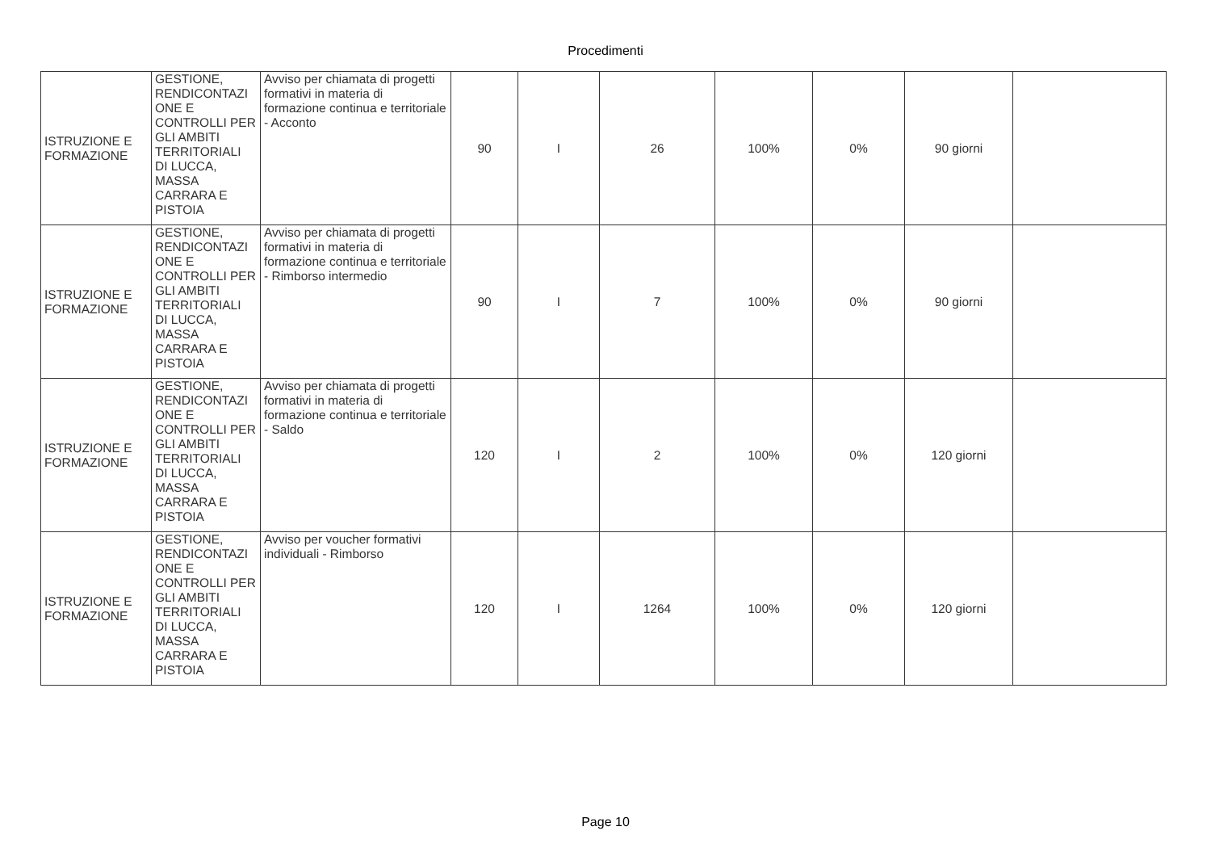Procedimenti
| ISTRUZIONE E FORMAZIONE | GESTIONE, RENDICONTAZI ONE E CONTROLLI PER GLI AMBITI TERRITORIALI DI LUCCA, MASSA CARRARA E PISTOIA | Avviso per chiamata di progetti formativi in materia di formazione continua e territoriale - Acconto | 90 | I | 26 | 100% | 0% | 90 giorni | |
| ISTRUZIONE E FORMAZIONE | GESTIONE, RENDICONTAZI ONE E CONTROLLI PER GLI AMBITI TERRITORIALI DI LUCCA, MASSA CARRARA E PISTOIA | Avviso per chiamata di progetti formativi in materia di formazione continua e territoriale - Rimborso intermedio | 90 | I | 7 | 100% | 0% | 90 giorni | |
| ISTRUZIONE E FORMAZIONE | GESTIONE, RENDICONTAZI ONE E CONTROLLI PER GLI AMBITI TERRITORIALI DI LUCCA, MASSA CARRARA E PISTOIA | Avviso per chiamata di progetti formativi in materia di formazione continua e territoriale - Saldo | 120 | I | 2 | 100% | 0% | 120 giorni | |
| ISTRUZIONE E FORMAZIONE | GESTIONE, RENDICONTAZI ONE E CONTROLLI PER GLI AMBITI TERRITORIALI DI LUCCA, MASSA CARRARA E PISTOIA | Avviso per voucher formativi individuali - Rimborso | 120 | I | 1264 | 100% | 0% | 120 giorni | |
Page 10